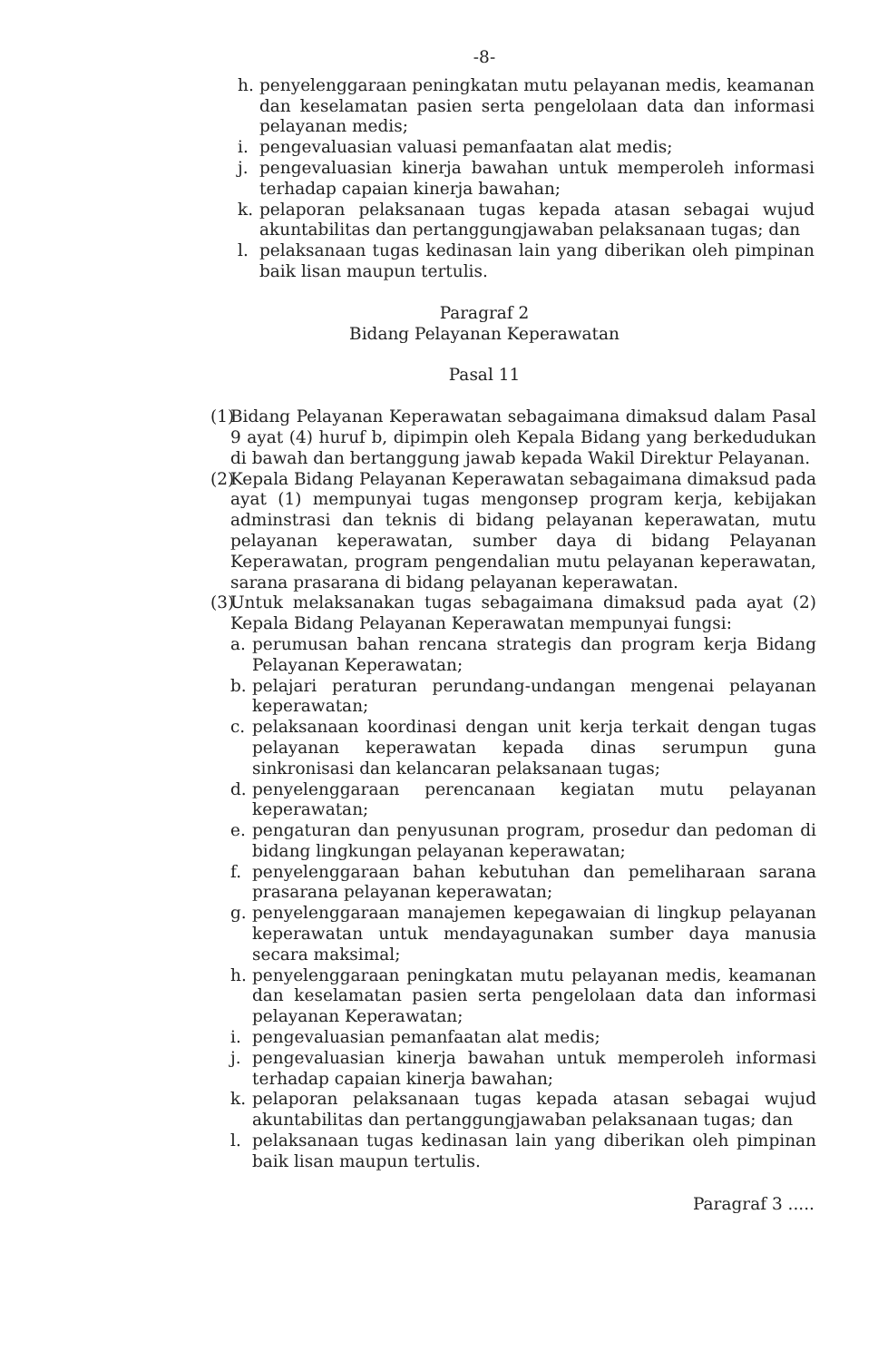-8-
h. penyelenggaraan peningkatan mutu pelayanan medis, keamanan dan keselamatan pasien serta pengelolaan data dan informasi pelayanan medis;
i. pengevaluasian valuasi pemanfaatan alat medis;
j. pengevaluasian kinerja bawahan untuk memperoleh informasi terhadap capaian kinerja bawahan;
k. pelaporan pelaksanaan tugas kepada atasan sebagai wujud akuntabilitas dan pertanggungjawaban pelaksanaan tugas; dan
l. pelaksanaan tugas kedinasan lain yang diberikan oleh pimpinan baik lisan maupun tertulis.
Paragraf 2
Bidang Pelayanan Keperawatan
Pasal 11
(1) Bidang Pelayanan Keperawatan sebagaimana dimaksud dalam Pasal 9 ayat (4) huruf b, dipimpin oleh Kepala Bidang yang berkedudukan di bawah dan bertanggung jawab kepada Wakil Direktur Pelayanan.
(2) Kepala Bidang Pelayanan Keperawatan sebagaimana dimaksud pada ayat (1) mempunyai tugas mengonsep program kerja, kebijakan adminstrasi dan teknis di bidang pelayanan keperawatan, mutu pelayanan keperawatan, sumber daya di bidang Pelayanan Keperawatan, program pengendalian mutu pelayanan keperawatan, sarana prasarana di bidang pelayanan keperawatan.
(3) Untuk melaksanakan tugas sebagaimana dimaksud pada ayat (2) Kepala Bidang Pelayanan Keperawatan mempunyai fungsi:
a. perumusan bahan rencana strategis dan program kerja Bidang Pelayanan Keperawatan;
b. pelajari peraturan perundang-undangan mengenai pelayanan keperawatan;
c. pelaksanaan koordinasi dengan unit kerja terkait dengan tugas pelayanan keperawatan kepada dinas serumpun guna sinkronisasi dan kelancaran pelaksanaan tugas;
d. penyelenggaraan perencanaan kegiatan mutu pelayanan keperawatan;
e. pengaturan dan penyusunan program, prosedur dan pedoman di bidang lingkungan pelayanan keperawatan;
f. penyelenggaraan bahan kebutuhan dan pemeliharaan sarana prasarana pelayanan keperawatan;
g. penyelenggaraan manajemen kepegawaian di lingkup pelayanan keperawatan untuk mendayagunakan sumber daya manusia secara maksimal;
h. penyelenggaraan peningkatan mutu pelayanan medis, keamanan dan keselamatan pasien serta pengelolaan data dan informasi pelayanan Keperawatan;
i. pengevaluasian pemanfaatan alat medis;
j. pengevaluasian kinerja bawahan untuk memperoleh informasi terhadap capaian kinerja bawahan;
k. pelaporan pelaksanaan tugas kepada atasan sebagai wujud akuntabilitas dan pertanggungjawaban pelaksanaan tugas; dan
l. pelaksanaan tugas kedinasan lain yang diberikan oleh pimpinan baik lisan maupun tertulis.
Paragraf 3 .....